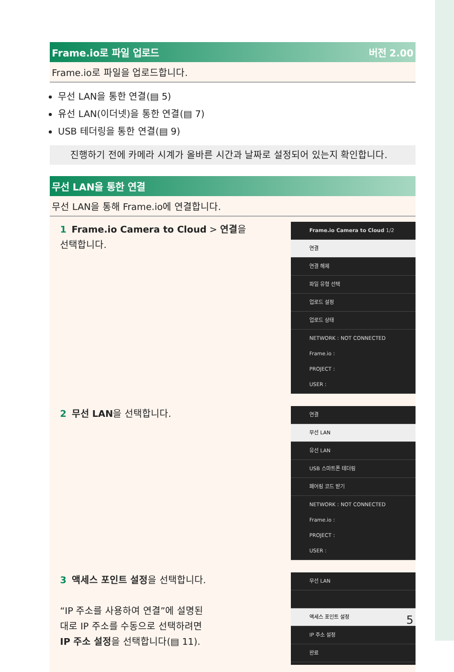Frame.io로 파일 업로드 버전 2.00
Frame.io로 파일을 업로드합니다.
무선 LAN을 통한 연결(▤ 5)
유선 LAN(이더넷)을 통한 연결(▤ 7)
USB 테더링을 통한 연결(▤ 9)
진행하기 전에 카메라 시계가 올바른 시간과 날짜로 설정되어 있는지 확인합니다.
무선 LAN을 통한 연결
무선 LAN을 통해 Frame.io에 연결합니다.
1 Frame.io Camera to Cloud > 연결을
선택합니다.
Frame.io Camera to Cloud 1/2
연결
연결 해제
파일 유형 선택
업로드 설정
업로드 상태
NETWORK : NOT CONNECTED
Frame.io :
PROJECT :
USER :
2 무선 LAN을 선택합니다.
연결
무선 LAN
유선 LAN
USB 스마트폰 테더링
페어링 코드 받기
NETWORK : NOT CONNECTED
Frame.io :
PROJECT :
USER :
3 액세스 포인트 설정을 선택합니다.
“IP 주소를 사용하여 연결”에 설명된
대로 IP 주소를 수동으로 선택하려면
IP 주소 설정을 선택합니다(▤ 11).
무선 LAN
액세스 포인트 설정
IP 주소 설정
완료
5